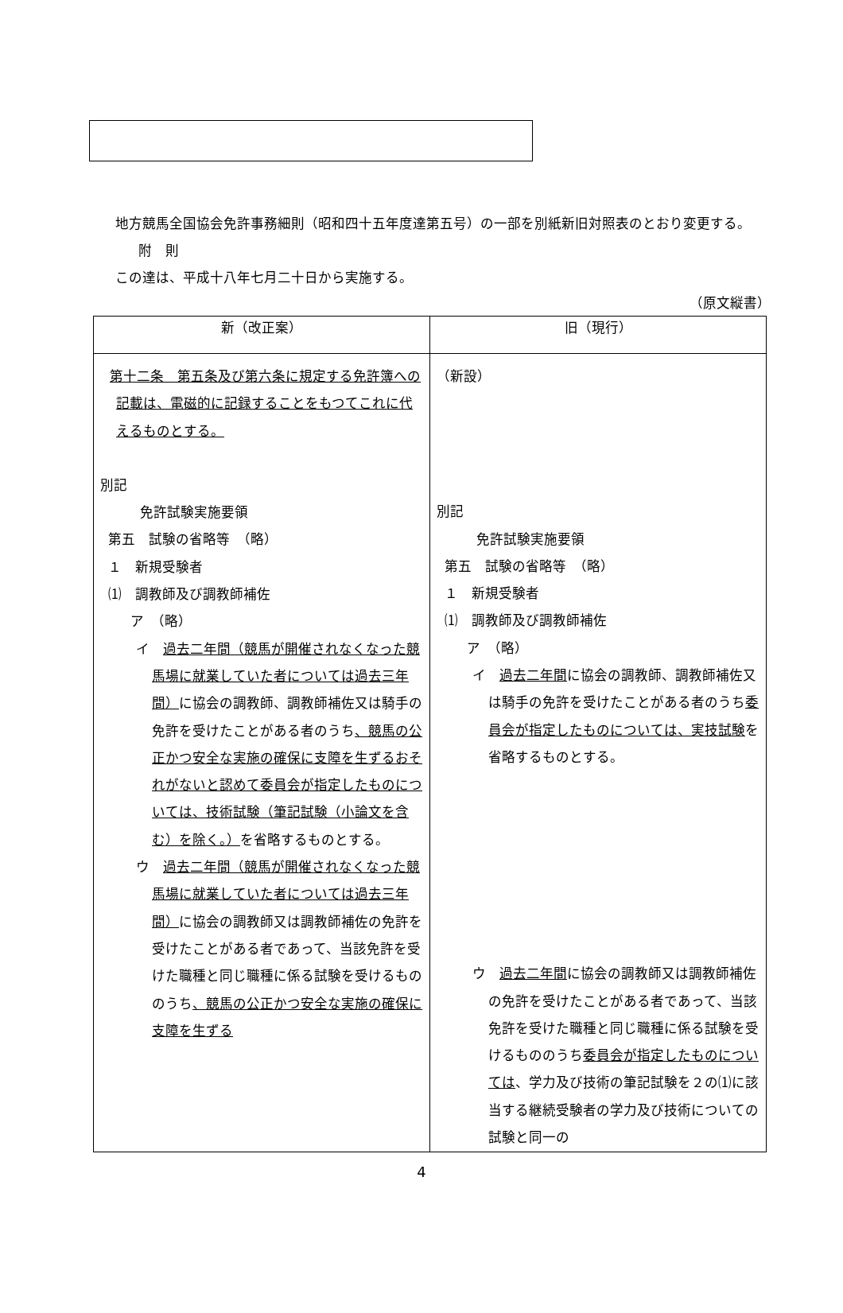地方競馬全国協会免許事務細則（昭和四十五年度達第五号）の一部を別紙新旧対照表のとおり変更する。
附　則
この達は、平成十八年七月二十日から実施する。
（原文縦書）
| 新（改正案） | 旧（現行） |
| --- | --- |
| 第十二条 第五条及び第六条に規定する免許簿への記載は、電磁的に記録することをもつてこれに代えるものとする。 別記 免許試験実施要領 第五 試験の省略等 （略） １ 新規受験者 ⑴ 調教師及び調教師補佐 ア （略） イ 過去二年間（競馬が開催されなくなった競馬場に就業していた者については過去三年間） に協会の調教師、調教師補佐又は騎手の免許を受けたことがある者のうち 、競馬の公正かつ安全な実施の確保に支障を生ずるおそれがないと認めて委員会が指定したものについては、技術試験（筆記試験（小論文を含む）を除く。） を省略するものとする。 ウ 過去二年間（競馬が開催されなくなった競馬場に就業していた者については過去三年間） に協会の調教師又は調教師補佐の免許を受けたことがある者であって、当該免許を受けた職種と同じ職種に係る試験を受けるもののうち 、競馬の公正かつ安全な実施の確保に支障を生ずる | （新設） 別記 免許試験実施要領 第五 試験の省略等 （略） １ 新規受験者 ⑴ 調教師及び調教師補佐 ア （略） イ 過去二年間 に協会の調教師、調教師補佐又は騎手の免許を受けたことがある者のうち 委員会が指定したものについては、実技試験 を省略するものとする。 ウ 過去二年間 に協会の調教師又は調教師補佐の免許を受けたことがある者であって、当該免許を受けた職種と同じ職種に係る試験を受けるもののうち 委員会が指定したものについては 、学力及び技術の筆記試験を２の⑴に該当する継続受験者の学力及び技術についての試験と同一の |
4